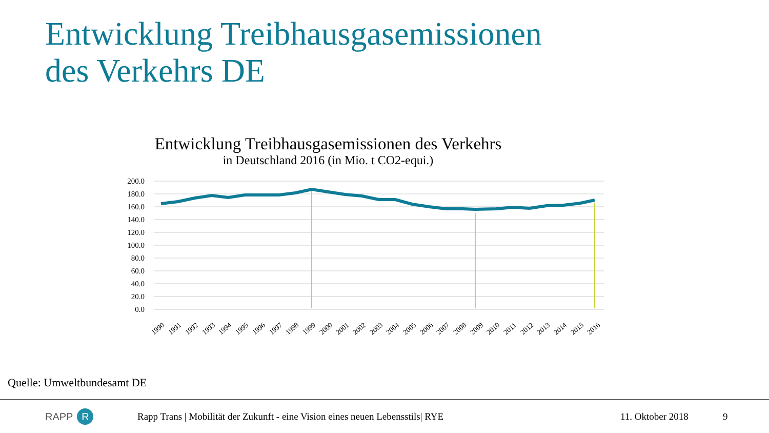Entwicklung Treibhausgasemissionen
des Verkehrs DE
Entwicklung Treibhausgasemissionen des Verkehrs
in Deutschland 2016 (in Mio. t CO2-equi.)
200.0
180.0
160.0
140.0
120.0
100.0
80.0
60.0
40.0
20.0
0.0
1990
1991
1992
1993
1994
1995
1996
1997
1998
1999
2000
2001
2002
2003
2004
2005
2006
2007
2008
2009
2010
2011
2012
2013
2014
2015
2016
Quelle: Umweltbundesamt DE
RAPP R
Rapp Trans | Mobilität der Zukunft - eine Vision eines neuen Lebensstils| RYE
11. Oktober 2018 9